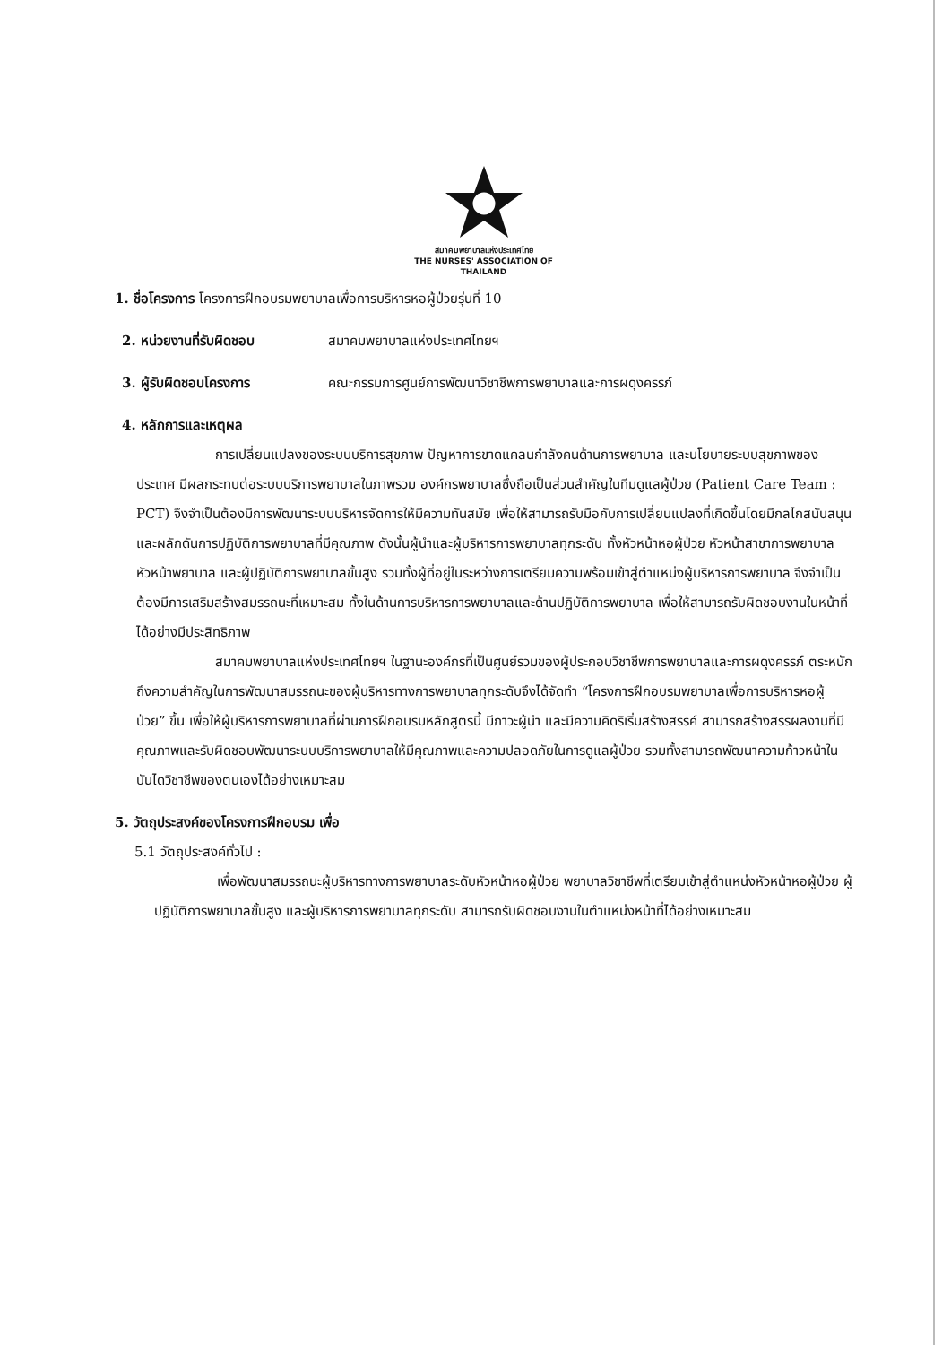สมาคมพยาบาลแห่งประเทศไทย
THE NURSES' ASSOCIATION OF THAILAND
1. ชื่อโครงการ โครงการฝึกอบรมพยาบาลเพื่อการบริหารหอผู้ป่วยรุ่นที่ 10
2. หน่วยงานที่รับผิดชอบ สมาคมพยาบาลแห่งประเทศไทยฯ
3. ผู้รับผิดชอบโครงการ คณะกรรมการศูนย์การพัฒนาวิชาชีพการพยาบาลและการผดุงครรภ์
4. หลักการและเหตุผล
การเปลี่ยนแปลงของระบบบริการสุขภาพ ปัญหาการขาดแคลนกำลังคนด้านการพยาบาล และนโยบายระบบสุขภาพของประเทศ มีผลกระทบต่อระบบบริการพยาบาลในภาพรวม องค์กรพยาบาลซึ่งถือเป็นส่วนสำคัญในทีมดูแลผู้ป่วย (Patient Care Team : PCT) จึงจำเป็นต้องมีการพัฒนาระบบบริหารจัดการให้มีความทันสมัย เพื่อให้สามารถรับมือกับการเปลี่ยนแปลงที่เกิดขึ้นโดยมีกลไกสนับสนุนและผลักดันการปฏิบัติการพยาบาลที่มีคุณภาพ ดังนั้นผู้นำและผู้บริหารการพยาบาลทุกระดับ ทั้งหัวหน้าหอผู้ป่วย หัวหน้าสาขาการพยาบาล หัวหน้าพยาบาล และผู้ปฏิบัติการพยาบาลขั้นสูง รวมทั้งผู้ที่อยู่ในระหว่างการเตรียมความพร้อมเข้าสู่ตำแหน่งผู้บริหารการพยาบาล จึงจำเป็นต้องมีการเสริมสร้างสมรรถนะที่เหมาะสม ทั้งในด้านการบริหารการพยาบาลและด้านปฏิบัติการพยาบาล เพื่อให้สามารถรับผิดชอบงานในหน้าที่ได้อย่างมีประสิทธิภาพ
สมาคมพยาบาลแห่งประเทศไทยฯ ในฐานะองค์กรที่เป็นศูนย์รวมของผู้ประกอบวิชาชีพการพยาบาลและการผดุงครรภ์ ตระหนักถึงความสำคัญในการพัฒนาสมรรถนะของผู้บริหารทางการพยาบาลทุกระดับจึงได้จัดทำ “โครงการฝึกอบรมพยาบาลเพื่อการบริหารหอผู้ป่วย” ขึ้น เพื่อให้ผู้บริหารการพยาบาลที่ผ่านการฝึกอบรมหลักสูตรนี้ มีภาวะผู้นำ และมีความคิดริเริ่มสร้างสรรค์ สามารถสร้างสรรผลงานที่มีคุณภาพและรับผิดชอบพัฒนาระบบบริการพยาบาลให้มีคุณภาพและความปลอดภัยในการดูแลผู้ป่วย รวมทั้งสามารถพัฒนาความก้าวหน้าในบันไดวิชาชีพของตนเองได้อย่างเหมาะสม
5. วัตถุประสงค์ของโครงการฝึกอบรม เพื่อ
5.1 วัตถุประสงค์ทั่วไป :
เพื่อพัฒนาสมรรถนะผู้บริหารทางการพยาบาลระดับหัวหน้าหอผู้ป่วย พยาบาลวิชาชีพที่เตรียมเข้าสู่ตำแหน่งหัวหน้าหอผู้ป่วย ผู้ปฏิบัติการพยาบาลขั้นสูง และผู้บริหารการพยาบาลทุกระดับ สามารถรับผิดชอบงานในตำแหน่งหน้าที่ได้อย่างเหมาะสม